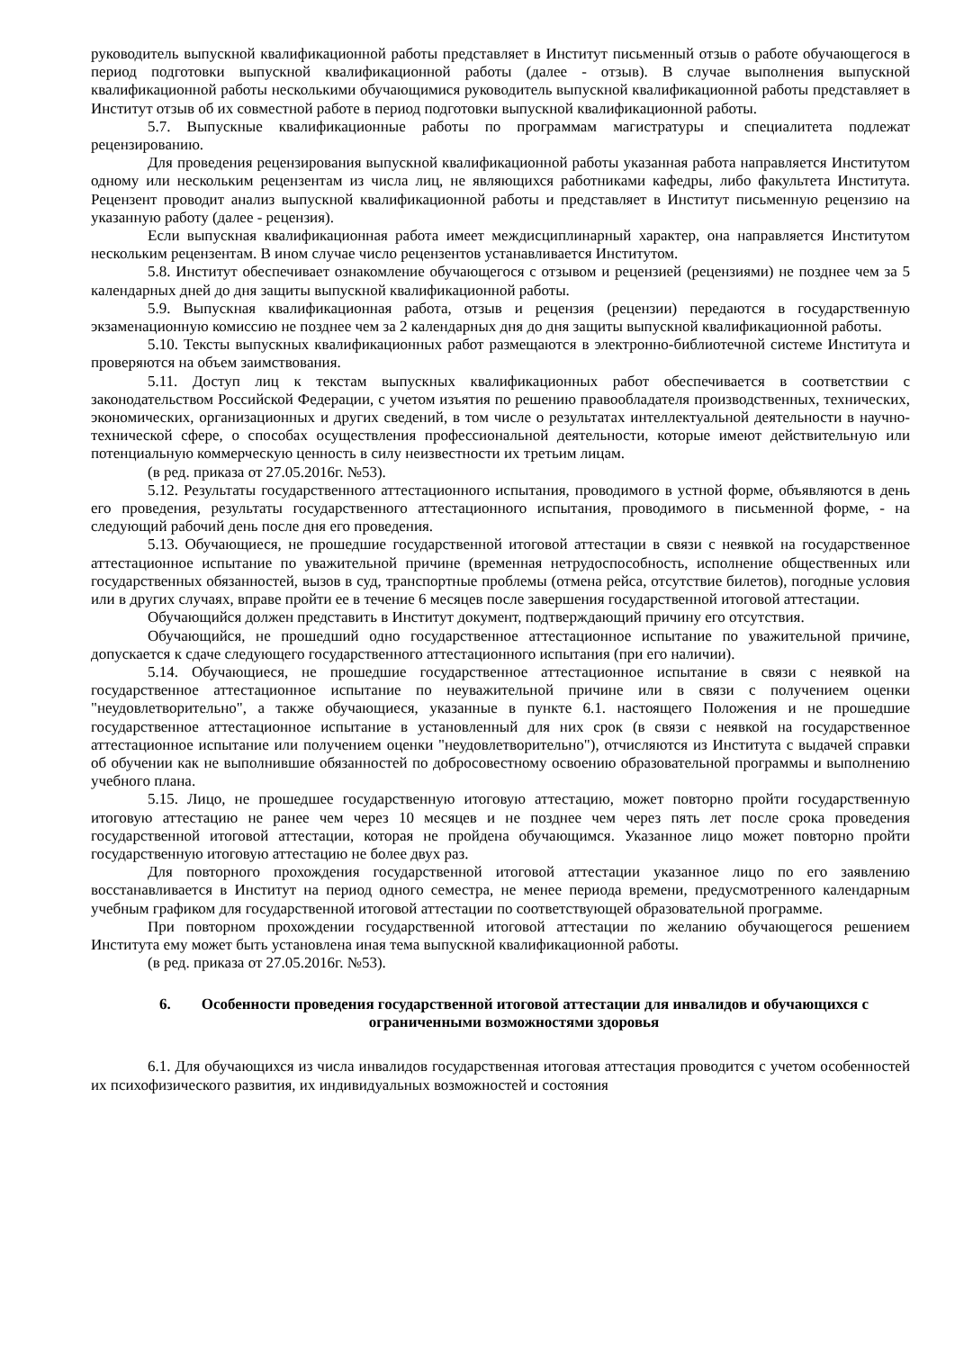руководитель выпускной квалификационной работы представляет в Институт письменный отзыв о работе обучающегося в период подготовки выпускной квалификационной работы (далее - отзыв). В случае выполнения выпускной квалификационной работы несколькими обучающимися руководитель выпускной квалификационной работы представляет в Институт отзыв об их совместной работе в период подготовки выпускной квалификационной работы.
5.7. Выпускные квалификационные работы по программам магистратуры и специалитета подлежат рецензированию.
Для проведения рецензирования выпускной квалификационной работы указанная работа направляется Институтом одному или нескольким рецензентам из числа лиц, не являющихся работниками кафедры, либо факультета Института. Рецензент проводит анализ выпускной квалификационной работы и представляет в Институт письменную рецензию на указанную работу (далее - рецензия).
Если выпускная квалификационная работа имеет междисциплинарный характер, она направляется Институтом нескольким рецензентам. В ином случае число рецензентов устанавливается Институтом.
5.8. Институт обеспечивает ознакомление обучающегося с отзывом и рецензией (рецензиями) не позднее чем за 5 календарных дней до дня защиты выпускной квалификационной работы.
5.9. Выпускная квалификационная работа, отзыв и рецензия (рецензии) передаются в государственную экзаменационную комиссию не позднее чем за 2 календарных дня до дня защиты выпускной квалификационной работы.
5.10. Тексты выпускных квалификационных работ размещаются в электронно-библиотечной системе Института и проверяются на объем заимствования.
5.11. Доступ лиц к текстам выпускных квалификационных работ обеспечивается в соответствии с законодательством Российской Федерации, с учетом изъятия по решению правообладателя производственных, технических, экономических, организационных и других сведений, в том числе о результатах интеллектуальной деятельности в научно-технической сфере, о способах осуществления профессиональной деятельности, которые имеют действительную или потенциальную коммерческую ценность в силу неизвестности их третьим лицам.
(в ред. приказа от 27.05.2016г. №53).
5.12. Результаты государственного аттестационного испытания, проводимого в устной форме, объявляются в день его проведения, результаты государственного аттестационного испытания, проводимого в письменной форме, - на следующий рабочий день после дня его проведения.
5.13. Обучающиеся, не прошедшие государственной итоговой аттестации в связи с неявкой на государственное аттестационное испытание по уважительной причине (временная нетрудоспособность, исполнение общественных или государственных обязанностей, вызов в суд, транспортные проблемы (отмена рейса, отсутствие билетов), погодные условия или в других случаях, вправе пройти ее в течение 6 месяцев после завершения государственной итоговой аттестации.
Обучающийся должен представить в Институт документ, подтверждающий причину его отсутствия.
Обучающийся, не прошедший одно государственное аттестационное испытание по уважительной причине, допускается к сдаче следующего государственного аттестационного испытания (при его наличии).
5.14. Обучающиеся, не прошедшие государственное аттестационное испытание в связи с неявкой на государственное аттестационное испытание по неуважительной причине или в связи с получением оценки "неудовлетворительно", а также обучающиеся, указанные в пункте 6.1. настоящего Положения и не прошедшие государственное аттестационное испытание в установленный для них срок (в связи с неявкой на государственное аттестационное испытание или получением оценки "неудовлетворительно"), отчисляются из Института с выдачей справки об обучении как не выполнившие обязанностей по добросовестному освоению образовательной программы и выполнению учебного плана.
5.15. Лицо, не прошедшее государственную итоговую аттестацию, может повторно пройти государственную итоговую аттестацию не ранее чем через 10 месяцев и не позднее чем через пять лет после срока проведения государственной итоговой аттестации, которая не пройдена обучающимся. Указанное лицо может повторно пройти государственную итоговую аттестацию не более двух раз.
Для повторного прохождения государственной итоговой аттестации указанное лицо по его заявлению восстанавливается в Институт на период одного семестра, не менее периода времени, предусмотренного календарным учебным графиком для государственной итоговой аттестации по соответствующей образовательной программе.
При повторном прохождении государственной итоговой аттестации по желанию обучающегося решением Института ему может быть установлена иная тема выпускной квалификационной работы.
(в ред. приказа от 27.05.2016г. №53).
6. Особенности проведения государственной итоговой аттестации для инвалидов и обучающихся с ограниченными возможностями здоровья
6.1. Для обучающихся из числа инвалидов государственная итоговая аттестация проводится с учетом особенностей их психофизического развития, их индивидуальных возможностей и состояния